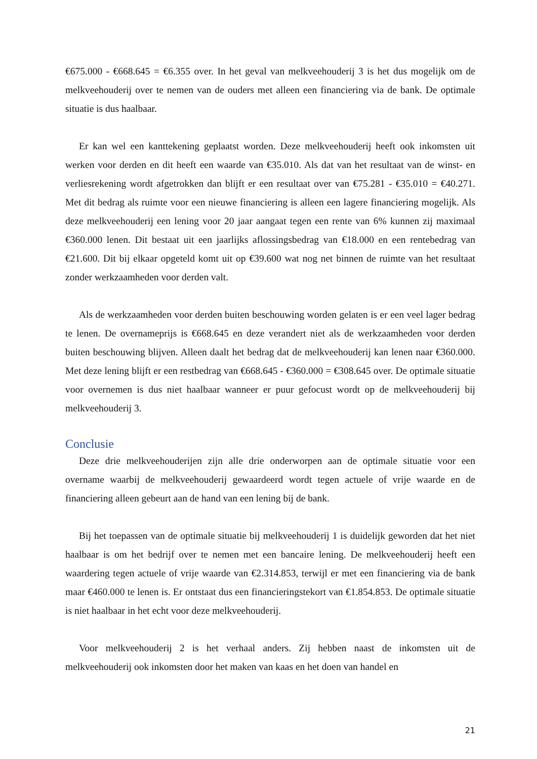€675.000 - €668.645 = €6.355 over. In het geval van melkveehouderij 3 is het dus mogelijk om de melkveehouderij over te nemen van de ouders met alleen een financiering via de bank. De optimale situatie is dus haalbaar.
Er kan wel een kanttekening geplaatst worden. Deze melkveehouderij heeft ook inkomsten uit werken voor derden en dit heeft een waarde van €35.010. Als dat van het resultaat van de winst- en verliesrekening wordt afgetrokken dan blijft er een resultaat over van €75.281 - €35.010 = €40.271. Met dit bedrag als ruimte voor een nieuwe financiering is alleen een lagere financiering mogelijk. Als deze melkveehouderij een lening voor 20 jaar aangaat tegen een rente van 6% kunnen zij maximaal €360.000 lenen. Dit bestaat uit een jaarlijks aflossingsbedrag van €18.000 en een rentebedrag van €21.600. Dit bij elkaar opgeteld komt uit op €39.600 wat nog net binnen de ruimte van het resultaat zonder werkzaamheden voor derden valt.
Als de werkzaamheden voor derden buiten beschouwing worden gelaten is er een veel lager bedrag te lenen. De overnameprijs is €668.645 en deze verandert niet als de werkzaamheden voor derden buiten beschouwing blijven. Alleen daalt het bedrag dat de melkveehouderij kan lenen naar €360.000. Met deze lening blijft er een restbedrag van €668.645 - €360.000 = €308.645 over. De optimale situatie voor overnemen is dus niet haalbaar wanneer er puur gefocust wordt op de melkveehouderij bij melkveehouderij 3.
Conclusie
Deze drie melkveehouderijen zijn alle drie onderworpen aan de optimale situatie voor een overname waarbij de melkveehouderij gewaardeerd wordt tegen actuele of vrije waarde en de financiering alleen gebeurt aan de hand van een lening bij de bank.
Bij het toepassen van de optimale situatie bij melkveehouderij 1 is duidelijk geworden dat het niet haalbaar is om het bedrijf over te nemen met een bancaire lening. De melkveehouderij heeft een waardering tegen actuele of vrije waarde van €2.314.853, terwijl er met een financiering via de bank maar €460.000 te lenen is. Er ontstaat dus een financieringstekort van €1.854.853. De optimale situatie is niet haalbaar in het echt voor deze melkveehouderij.
Voor melkveehouderij 2 is het verhaal anders. Zij hebben naast de inkomsten uit de melkveehouderij ook inkomsten door het maken van kaas en het doen van handel en
21